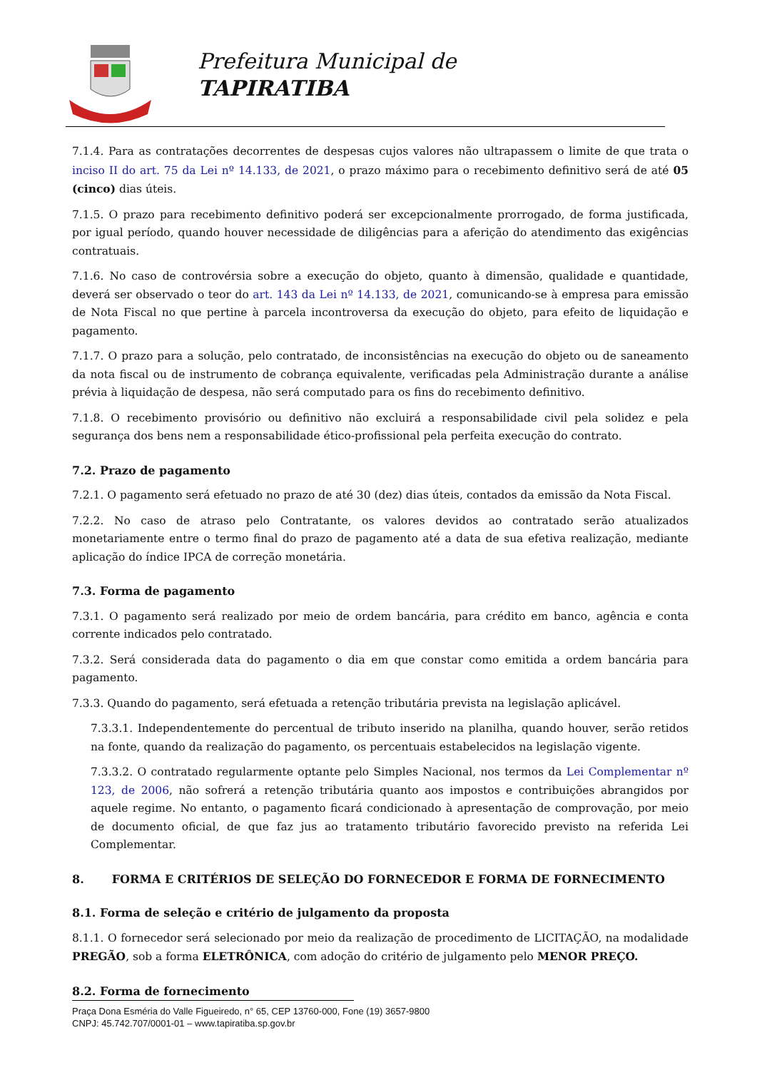Prefeitura Municipal de
TAPIRATIBA
7.1.4. Para as contratações decorrentes de despesas cujos valores não ultrapassem o limite de que trata o inciso II do art. 75 da Lei nº 14.133, de 2021, o prazo máximo para o recebimento definitivo será de até 05 (cinco) dias úteis.
7.1.5. O prazo para recebimento definitivo poderá ser excepcionalmente prorrogado, de forma justificada, por igual período, quando houver necessidade de diligências para a aferição do atendimento das exigências contratuais.
7.1.6. No caso de controvérsia sobre a execução do objeto, quanto à dimensão, qualidade e quantidade, deverá ser observado o teor do art. 143 da Lei nº 14.133, de 2021, comunicando-se à empresa para emissão de Nota Fiscal no que pertine à parcela incontroversa da execução do objeto, para efeito de liquidação e pagamento.
7.1.7. O prazo para a solução, pelo contratado, de inconsistências na execução do objeto ou de saneamento da nota fiscal ou de instrumento de cobrança equivalente, verificadas pela Administração durante a análise prévia à liquidação de despesa, não será computado para os fins do recebimento definitivo.
7.1.8. O recebimento provisório ou definitivo não excluirá a responsabilidade civil pela solidez e pela segurança dos bens nem a responsabilidade ético-profissional pela perfeita execução do contrato.
7.2. Prazo de pagamento
7.2.1. O pagamento será efetuado no prazo de até 30 (dez) dias úteis, contados da emissão da Nota Fiscal.
7.2.2. No caso de atraso pelo Contratante, os valores devidos ao contratado serão atualizados monetariamente entre o termo final do prazo de pagamento até a data de sua efetiva realização, mediante aplicação do índice IPCA de correção monetária.
7.3. Forma de pagamento
7.3.1. O pagamento será realizado por meio de ordem bancária, para crédito em banco, agência e conta corrente indicados pelo contratado.
7.3.2. Será considerada data do pagamento o dia em que constar como emitida a ordem bancária para pagamento.
7.3.3. Quando do pagamento, será efetuada a retenção tributária prevista na legislação aplicável.
7.3.3.1. Independentemente do percentual de tributo inserido na planilha, quando houver, serão retidos na fonte, quando da realização do pagamento, os percentuais estabelecidos na legislação vigente.
7.3.3.2. O contratado regularmente optante pelo Simples Nacional, nos termos da Lei Complementar nº 123, de 2006, não sofrerá a retenção tributária quanto aos impostos e contribuições abrangidos por aquele regime. No entanto, o pagamento ficará condicionado à apresentação de comprovação, por meio de documento oficial, de que faz jus ao tratamento tributário favorecido previsto na referida Lei Complementar.
8. FORMA E CRITÉRIOS DE SELEÇÃO DO FORNECEDOR E FORMA DE FORNECIMENTO
8.1. Forma de seleção e critério de julgamento da proposta
8.1.1. O fornecedor será selecionado por meio da realização de procedimento de LICITAÇÃO, na modalidade PREGÃO, sob a forma ELETRÔNICA, com adoção do critério de julgamento pelo MENOR PREÇO.
8.2. Forma de fornecimento
Praça Dona Esméria do Valle Figueiredo, n° 65, CEP 13760-000, Fone (19) 3657-9800
CNPJ: 45.742.707/0001-01 – www.tapiratiba.sp.gov.br